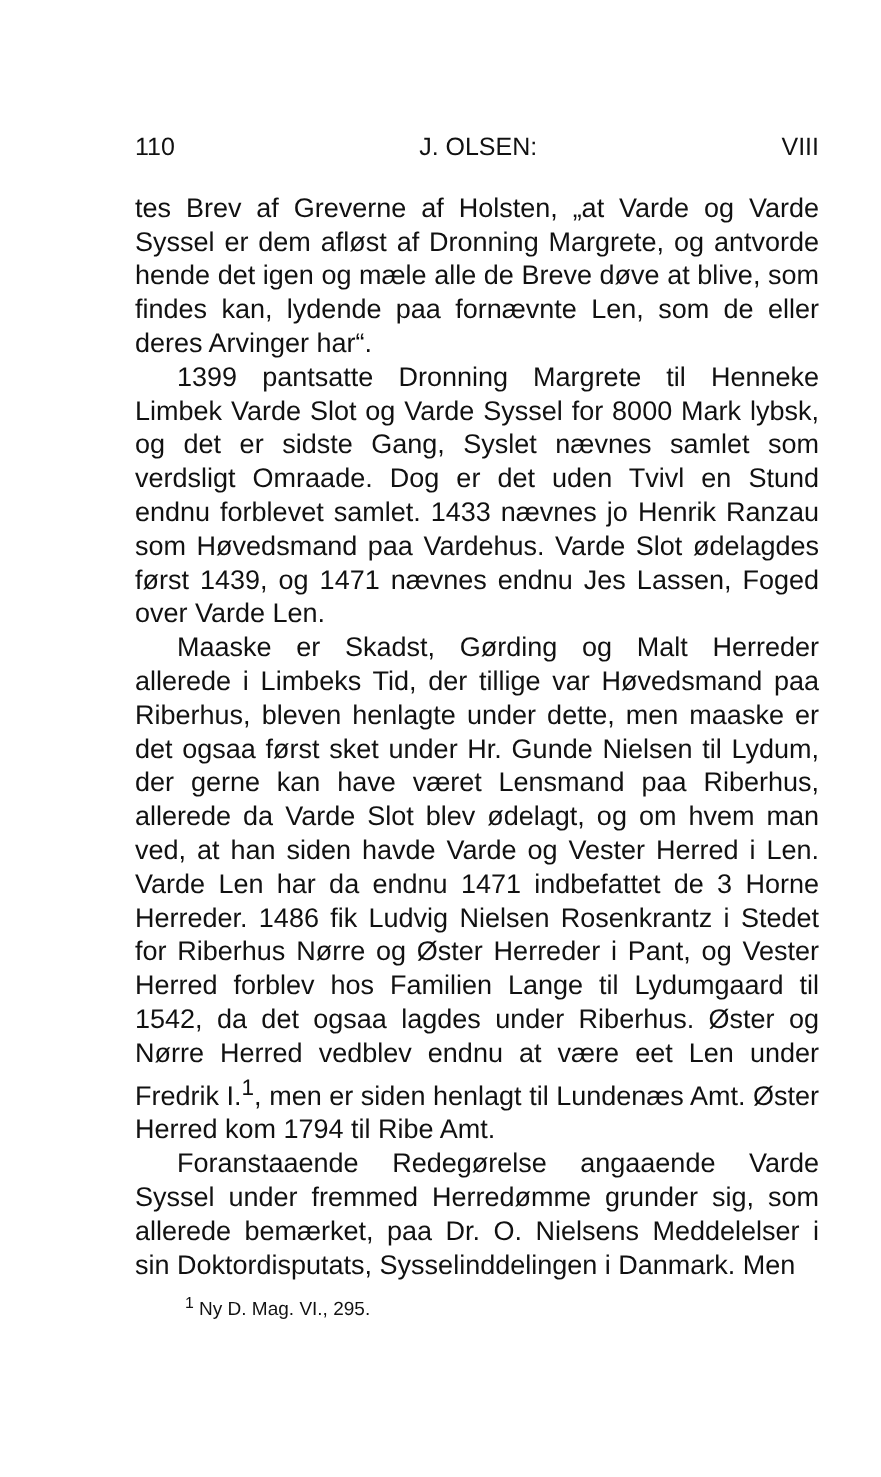110 J. OLSEN: VIII
tes Brev af Greverne af Holsten, „at Varde og Varde Syssel er dem afløst af Dronning Margrete, og antvorde hende det igen og mæle alle de Breve døve at blive, som findes kan, lydende paa fornævnte Len, som de eller deres Arvinger har“.
1399 pantsatte Dronning Margrete til Henneke Limbek Varde Slot og Varde Syssel for 8000 Mark lybsk, og det er sidste Gang, Syslet nævnes samlet som verdsligt Omraade. Dog er det uden Tvivl en Stund endnu forblevet samlet. 1433 nævnes jo Henrik Ranzau som Høvedsmand paa Vardehus. Varde Slot ødelagdes først 1439, og 1471 nævnes endnu Jes Lassen, Foged over Varde Len.
Maaske er Skadst, Gørding og Malt Herreder allerede i Limbeks Tid, der tillige var Høvedsmand paa Riberhus, bleven henlagte under dette, men maaske er det ogsaa først sket under Hr. Gunde Nielsen til Lydum, der gerne kan have været Lensmand paa Riberhus, allerede da Varde Slot blev ødelagt, og om hvem man ved, at han siden havde Varde og Vester Herred i Len. Varde Len har da endnu 1471 indbefattet de 3 Horne Herreder. 1486 fik Ludvig Nielsen Rosenkrantz i Stedet for Riberhus Nørre og Øster Herreder i Pant, og Vester Herred forblev hos Familien Lange til Lydumgaard til 1542, da det ogsaa lagdes under Riberhus. Øster og Nørre Herred vedblev endnu at være eet Len under Fredrik I.<sup>1</sup>, men er siden henlagt til Lundenæs Amt. Øster Herred kom 1794 til Ribe Amt.
Foranstaaende Redegørelse angaaende Varde Syssel under fremmed Herredømme grunder sig, som allerede bemærket, paa Dr. O. Nielsens Meddelelser i sin Doktordisputats, Sysselinddelingen i Danmark. Men
<sup>1</sup> Ny D. Mag. VI., 295.